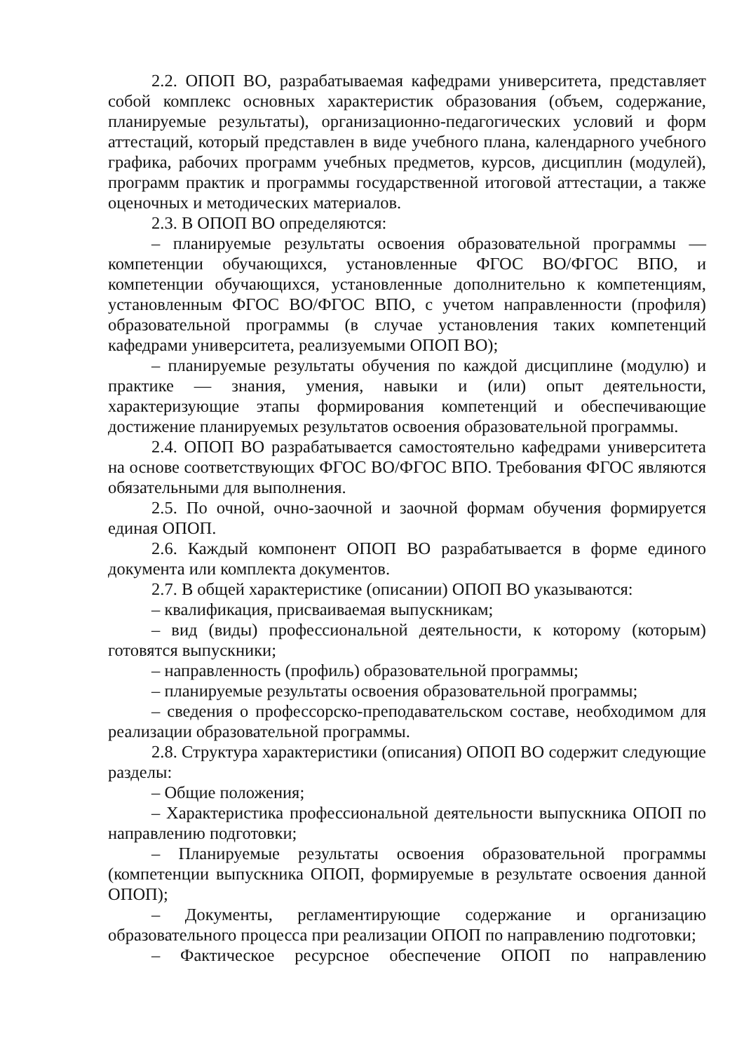2.2. ОПОП ВО, разрабатываемая кафедрами университета, представляет собой комплекс основных характеристик образования (объем, содержание, планируемые результаты), организационно-педагогических условий и форм аттестаций, который представлен в виде учебного плана, календарного учебного графика, рабочих программ учебных предметов, курсов, дисциплин (модулей), программ практик и программы государственной итоговой аттестации, а также оценочных и методических материалов.
2.3. В ОПОП ВО определяются:
– планируемые результаты освоения образовательной программы — компетенции обучающихся, установленные ФГОС ВО/ФГОС ВПО, и компетенции обучающихся, установленные дополнительно к компетенциям, установленным ФГОС ВО/ФГОС ВПО, с учетом направленности (профиля) образовательной программы (в случае установления таких компетенций кафедрами университета, реализуемыми ОПОП ВО);
– планируемые результаты обучения по каждой дисциплине (модулю) и практике — знания, умения, навыки и (или) опыт деятельности, характеризующие этапы формирования компетенций и обеспечивающие достижение планируемых результатов освоения образовательной программы.
2.4. ОПОП ВО разрабатывается самостоятельно кафедрами университета на основе соответствующих ФГОС ВО/ФГОС ВПО. Требования ФГОС являются обязательными для выполнения.
2.5. По очной, очно-заочной и заочной формам обучения формируется единая ОПОП.
2.6. Каждый компонент ОПОП ВО разрабатывается в форме единого документа или комплекта документов.
2.7. В общей характеристике (описании) ОПОП ВО указываются:
– квалификация, присваиваемая выпускникам;
– вид (виды) профессиональной деятельности, к которому (которым) готовятся выпускники;
– направленность (профиль) образовательной программы;
– планируемые результаты освоения образовательной программы;
– сведения о профессорско-преподавательском составе, необходимом для реализации образовательной программы.
2.8. Структура характеристики (описания) ОПОП ВО содержит следующие разделы:
– Общие положения;
– Характеристика профессиональной деятельности выпускника ОПОП по направлению подготовки;
– Планируемые результаты освоения образовательной программы (компетенции выпускника ОПОП, формируемые в результате освоения данной ОПОП);
– Документы, регламентирующие содержание и организацию образовательного процесса при реализации ОПОП по направлению подготовки;
– Фактическое ресурсное обеспечение ОПОП по направлению